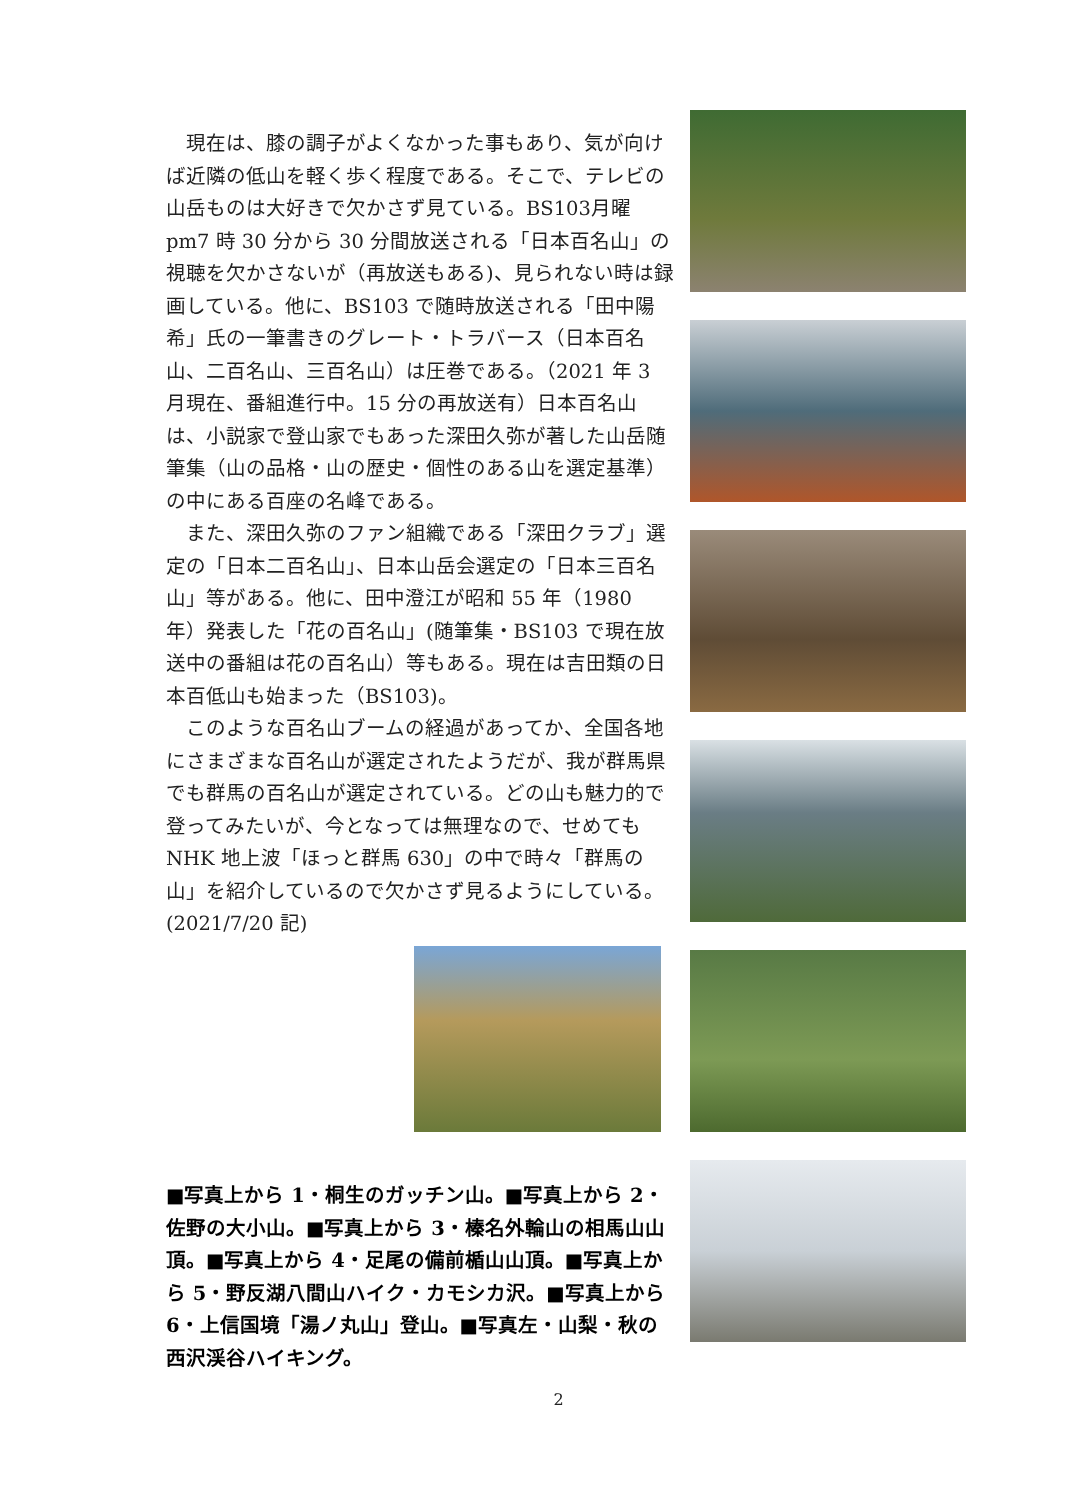現在は、膝の調子がよくなかった事もあり、気が向けば近隣の低山を軽く歩く程度である。そこで、テレビの山岳ものは大好きで欠かさず見ている。BS103月曜 pm7 時 30 分から 30 分間放送される「日本百名山」の視聴を欠かさないが（再放送もある)、見られない時は録画している。他に、BS103 で随時放送される「田中陽希」氏の一筆書きのグレート・トラバース（日本百名山、二百名山、三百名山）は圧巻である。（2021 年 3 月現在、番組進行中。15 分の再放送有）日本百名山は、小説家で登山家でもあった深田久弥が著した山岳随筆集（山の品格・山の歴史・個性のある山を選定基準）の中にある百座の名峰である。
　また、深田久弥のファン組織である「深田クラブ」選定の「日本二百名山」、日本山岳会選定の「日本三百名山」等がある。他に、田中澄江が昭和 55 年（1980 年）発表した「花の百名山」(随筆集・BS103 で現在放送中の番組は花の百名山）等もある。現在は吉田類の日本百低山も始まった（BS103)。
　このような百名山ブームの経過があってか、全国各地にさまざまな百名山が選定されたようだが、我が群馬県でも群馬の百名山が選定されている。どの山も魅力的で登ってみたいが、今となっては無理なので、せめても NHK 地上波「ほっと群馬 630」の中で時々「群馬の山」を紹介しているので欠かさず見るようにしている。(2021/7/20 記)
■写真上から 1・桐生のガッチン山。■写真上から 2・佐野の大小山。■写真上から 3・榛名外輪山の相馬山山頂。■写真上から 4・足尾の備前楯山山頂。■写真上から 5・野反湖八間山ハイク・カモシカ沢。■写真上から 6・上信国境「湯ノ丸山」登山。■写真左・山梨・秋の西沢渓谷ハイキング。
2